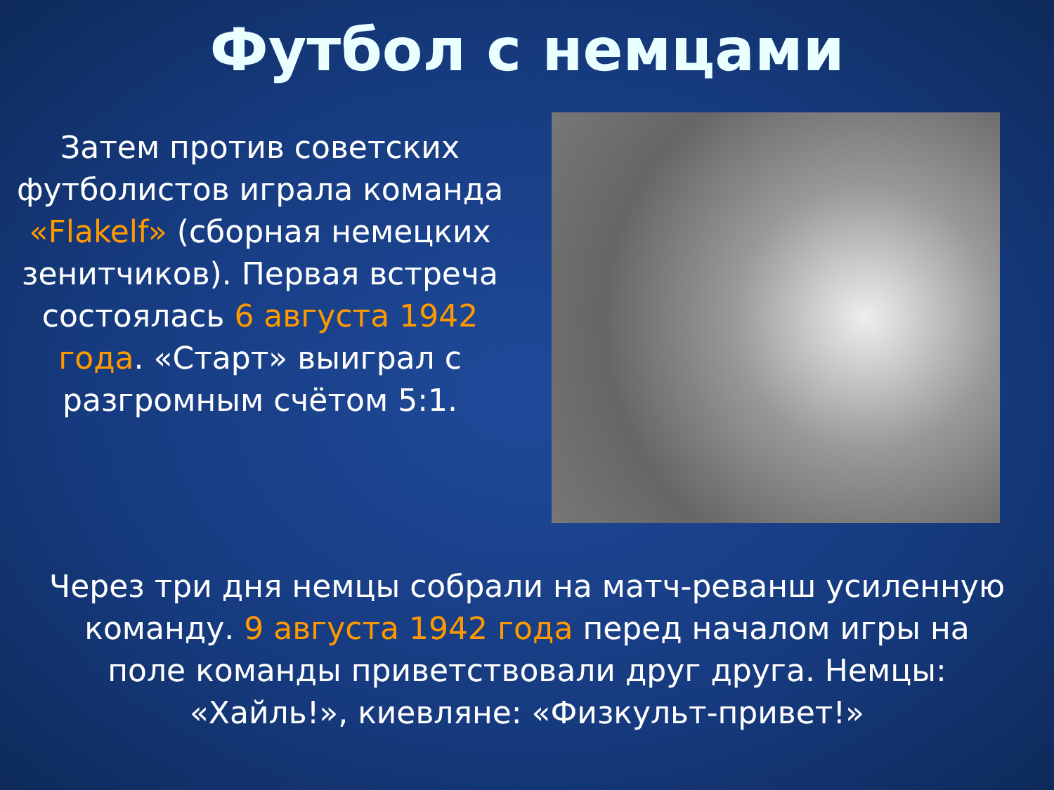Футбол с немцами
Затем против советских футболистов играла команда «Flakelf» (сборная немецких зенитчиков). Первая встреча состоялась 6 августа 1942 года. «Старт» выиграл с разгромным счётом 5:1.
Через три дня немцы собрали на матч-реванш усиленную команду. 9 августа 1942 года перед началом игры на поле команды приветствовали друг друга. Немцы: «Хайль!», киевляне: «Физкульт-привет!»